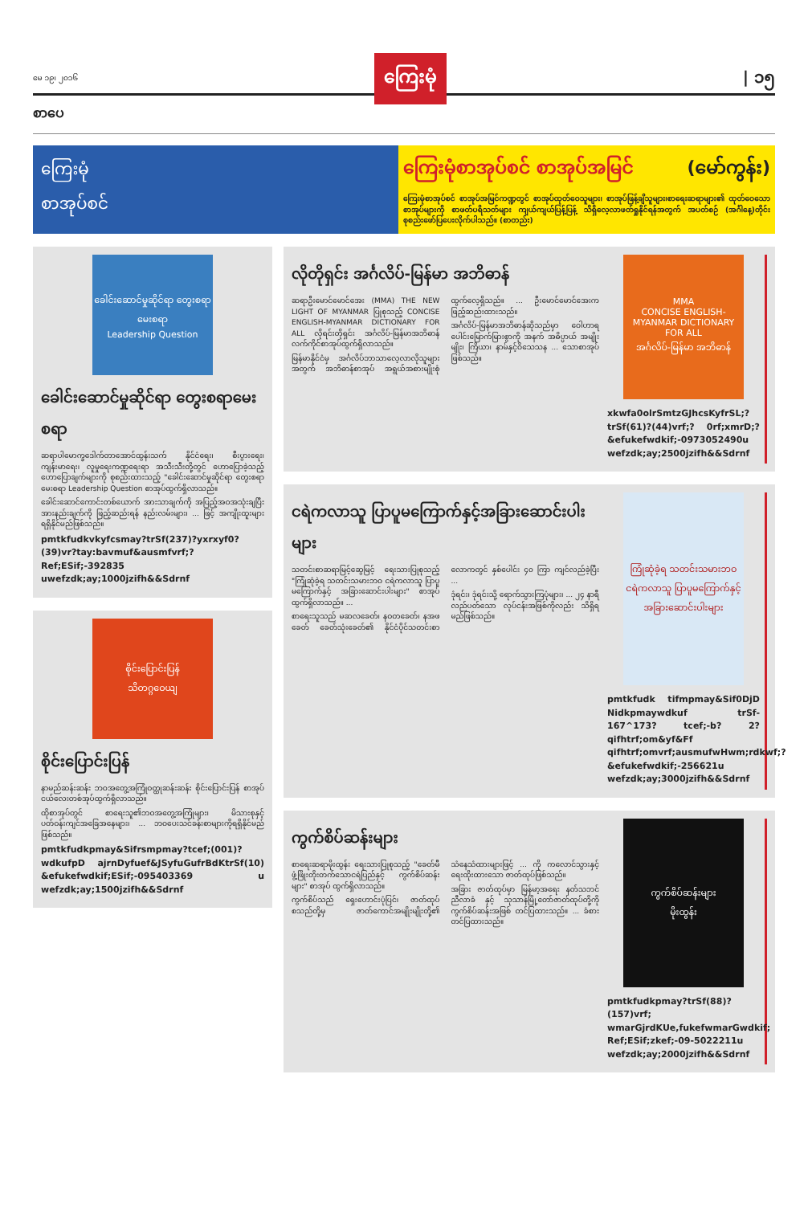မေ ၁၉၊ ၂၀၁၆ ကြေးမုံ | ၁၅
စာပေ
ကြေးမုံ
စာအုပ်စင်
ကြေးမုံစာအုပ်စင် စာအုပ်အမြင် (မော်ကွန်း)
ကြေးမုံစာအုပ်စင် စာအုပ်အမြင်ကဏ္ဍတွင် စာအုပ်ထုတ်ဝေသူများ၊ စာအုပ်ဖြန့်ချိသူများ၊စာရေးဆရာများ၏ ထုတ်ဝေသော စာအုပ်များကို စာဖတ်ပရိသတ်များ ကျယ်ကျယ်ပြန့်ပြန့် သိရှိလေ့လာဖတ်ရှုနိုင်ရန်အတွက် အပတ်စဉ် (အင်္ဂါနေ့)တိုင်း စုစည်းဖော်ပြပေးလိုက်ပါသည်။ (စာတည်း)
ခေါင်းဆောင်မှုဆိုင်ရာ တွေးစရာမေးစရာ
Leadership Question
ခေါင်းဆောင်မှုဆိုင်ရာ တွေးစရာမေးစရာ
ဆရာပါမောက္ခဒေါက်တာအောင်ထွန်းသက် နိုင်ငံရေး၊ စီးပွားရေး၊ ကျန်းမာရေး၊ လူမှုရေးကဏ္ဍရေးရာ အသီးသီးတို့တွင် ဟောပြောခဲ့သည့် ဟောပြောချက်များကို စုစည်းထားသည့် "ခေါင်းဆောင်မှုဆိုင်ရာ တွေးစရာမေးစရာ Leadership Question စာအုပ်ထွက်ရှိလာသည်။
ခေါင်းဆောင်ကောင်းတစ်ယောက် အားသာချက်ကို အပြည့်အဝအသုံးချပြီး အားနည်းချက်ကို ဖြည့်ဆည်းရန် နည်းလမ်းများ၊ ... ဖြင့် အကျိုးထူးများ ရရှိနိုင်မည်ဖြစ်သည်။
pmtkfudkvkyfcsmay?trSf(237)?yxrxyf0?(39)vr?tay:bavmuf&ausmfvrf;? Ref;ESif;-392835 uwefzdk;ay;1000jzifh&&Sdrnf
စိုင်းပြောင်းပြန်
သိတဂ္ဂဝေယျ
စိုင်းပြောင်းပြန်
နာမည်ဆန်းဆန်း ဘဝအတွေ့အကြုံဝတ္ထုဆန်းဆန်း စိုင်းပြောင်းပြန် စာအုပ်ငယ်လေးတစ်အုပ်ထွက်ရှိလာသည်။
ထိုစာအုပ်တွင် စာရေးသူ၏ဘဝအတွေ့အကြုံများ၊ မိသားစုနှင့် ပတ်ဝန်းကျင်အခြေအနေများ၊ ... ဘဝပေးသင်ခန်းစာများကိုရရှိနိုင်မည်ဖြစ်သည်။
pmtkfudkpmay&Sifrsmpmay?tcef;(001)?wdkufpD ajrnDyfuef&JSyfuGufrBdKtrSf(10) &efukefwdkif;ESif;-095403369 u wefzdk;ay;1500jzifh&&Sdrnf
လိုတိုရှင်း အင်္ဂလိပ်-မြန်မာ အဘိဓာန်
ဆရာဦးမောင်မောင်အေး (MMA) THE NEW LIGHT OF MYANMAR ပြုစုသည့် CONCISE ENGLISH-MYANMAR DICTIONARY FOR ALL လိုရင်းတိုရှင်း အင်္ဂလိပ်-မြန်မာအဘိဓာန် လက်ကိုင်စာအုပ်ထွက်ရှိလာသည်။
မြန်မာနိုင်ငံမှ အင်္ဂလိပ်ဘာသာလေ့လာလိုသူများအတွက် အဘိဓာန်စာအုပ် အရွယ်အစားမျိုးစုံ ထွက်လေ့ရှိသည်။ ... ဦးမောင်မောင်အေးက ဖြည့်ဆည်းထားသည်။
အင်္ဂလိပ်-မြန်မာအဘိဓာန်ဆိုသည်မှာ ဝေါဟာရပေါင်းမြောက်မြားစွာကို အနက် အဓိပ္ပာယ် အမျိုးမျိုး၊ ကြိယာ၊ နာမ်နှင့်ဝိသေသန ... သောစာအုပ်ဖြစ်သည်။
MMA
CONCISE ENGLISH-MYANMAR DICTIONARY FOR ALL
အင်္ဂလိပ်-မြန်မာ အဘိဓာန်
xkwfa0olrSmtzGJhcsKyfrSL;? trSf(61)?(44)vrf;? 0rf;xmrD;? &efukefwdkif;-0973052490u wefzdk;ay;2500jzifh&&Sdrnf
ငရဲကလာသူ ပြာပူမကြောက်နှင့်အခြားဆောင်းပါးများ
သတင်းစာဆရာမြင့်ဆွေမြင့် ရေးသားပြုစုသည့် "ကြုံဆုံခဲ့ရ သတင်းသမားဘဝ ငရဲကလာသူ ပြာပူမကြောက်နှင့် အခြားဆောင်းပါးများ" စာအုပ်ထွက်ရှိလာသည်။ ...
စာရေးသူသည် မဆလခေတ်၊ နဝတခေတ်၊ နအဖခေတ် ခေတ်သုံးခေတ်၏ နိုင်ငံပိုင်သတင်းစာလောကတွင် နှစ်ပေါင်း ၄၀ ကြာ ကျင်လည်ခဲ့ပြီး ...
ဒုံရင်း၊ ဒုံရင်းသို့ ရောက်သွားကြပုံများ၊ ... ၂၄ နာရီလည်ပတ်သော လုပ်ငန်းအဖြစ်ကိုလည်း သိရှိရမည်ဖြစ်သည်။
ကြုံဆုံခဲ့ရ သတင်းသမားဘဝ
ငရဲကလာသူ ပြာပူမကြောက်နှင့် အခြားဆောင်းပါးများ
pmtkfudk tifmpmay&Sif0DjD Nidkpmaywdkuf trSf-167^173? tcef;-b? 2?qifhtrf;om&yf&Ff qifhtrf;omvrf;ausmufwHwm;rdkwf;? &efukefwdkif;-256621u wefzdk;ay;3000jzifh&&Sdrnf
ကွက်စိပ်ဆန်းများ
စာရေးဆရာမိုးထွန်း ရေးသားပြုစုသည့် "ခေတ်မီဖွံ့ဖြိုးတိုးတက်သောငရဲပြည်နှင့် ကွက်စိပ်ဆန်းများ" စာအုပ် ထွက်ရှိလာသည်။
ကွက်စိပ်သည် ရှေးဟောင်းပုံပြင်၊ ဇာတ်ထုပ်စသည်တို့မှ ဇာတ်ကောင်အမျိုးမျိုးတို့၏ သံနေသံထားများဖြင့် ... ကို ကလောင်သွားနှင့်ရေးထိုးထားသော ဇာတ်ထုပ်ဖြစ်သည်။
အခြား ဇာတ်ထုပ်မှာ မြန်မာ့အရေး နတ်သဘင်ညီလာခံ နှင့် သုသာန်မြို့တော်ဇာတ်ထုပ်တို့ကို ကွက်စိပ်ဆန်းအဖြစ် တင်ပြထားသည်။ ... ခံစားတင်ပြထားသည်။
ကွက်စိပ်ဆန်းများ
မိုးထွန်း
pmtkfudkpmay?trSf(88)?(157)vrf; wmarGjrdKUe,fukefwmarGwdkif; Ref;ESif;zkef;-09-5022211u wefzdk;ay;2000jzifh&&Sdrnf